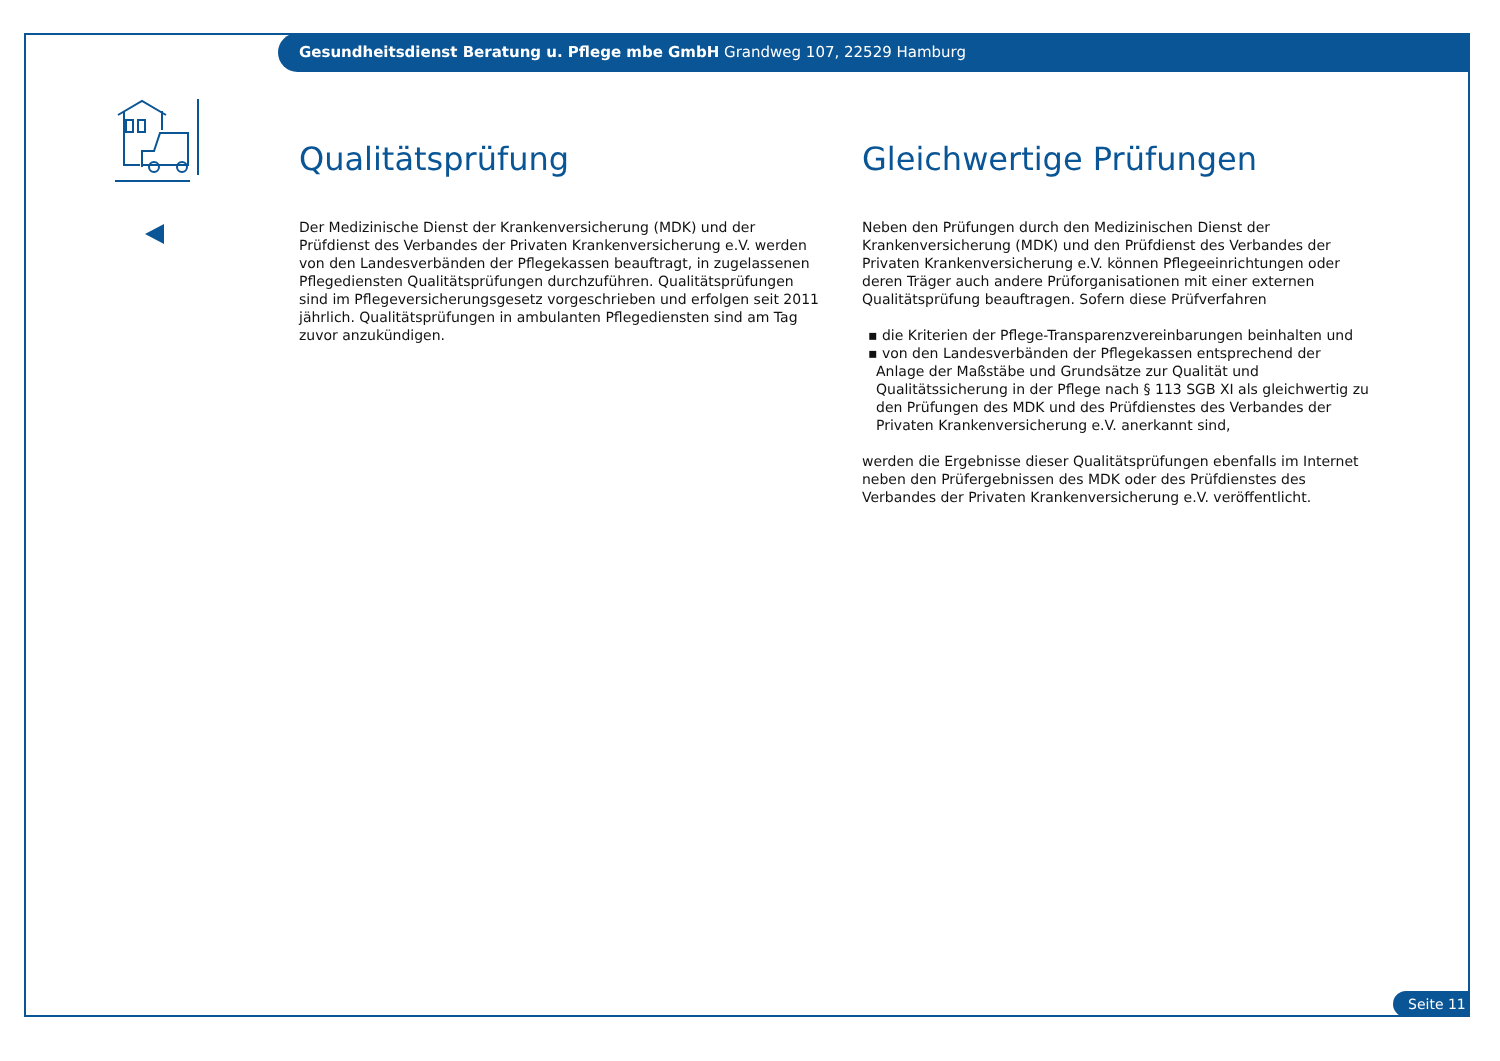Gesundheitsdienst Beratung u. Pflege mbe GmbH Grandweg 107, 22529 Hamburg
Qualitätsprüfung
Der Medizinische Dienst der Krankenversicherung (MDK) und der Prüfdienst des Verbandes der Privaten Krankenversicherung e.V. werden von den Landesverbänden der Pflegekassen beauftragt, in zugelassenen Pflegediensten Qualitätsprüfungen durchzuführen. Qualitätsprüfungen sind im Pflegeversicherungsgesetz vorgeschrieben und erfolgen seit 2011 jährlich. Qualitätsprüfungen in ambulanten Pflegediensten sind am Tag zuvor anzukündigen.
Gleichwertige Prüfungen
Neben den Prüfungen durch den Medizinischen Dienst der Krankenversicherung (MDK) und den Prüfdienst des Verbandes der Privaten Krankenversicherung e.V. können Pflegeeinrichtungen oder deren Träger auch andere Prüforganisationen mit einer externen Qualitätsprüfung beauftragen. Sofern diese Prüfverfahren
▪ die Kriterien der Pflege-Transparenzvereinbarungen beinhalten und
▪ von den Landesverbänden der Pflegekassen entsprechend der Anlage der Maßstäbe und Grundsätze zur Qualität und Qualitätssicherung in der Pflege nach § 113 SGB XI als gleichwertig zu den Prüfungen des MDK und des Prüfdienstes des Verbandes der Privaten Krankenversicherung e.V. anerkannt sind,
werden die Ergebnisse dieser Qualitätsprüfungen ebenfalls im Internet neben den Prüfergebnissen des MDK oder des Prüfdienstes des Verbandes der Privaten Krankenversicherung e.V. veröffentlicht.
Seite 11